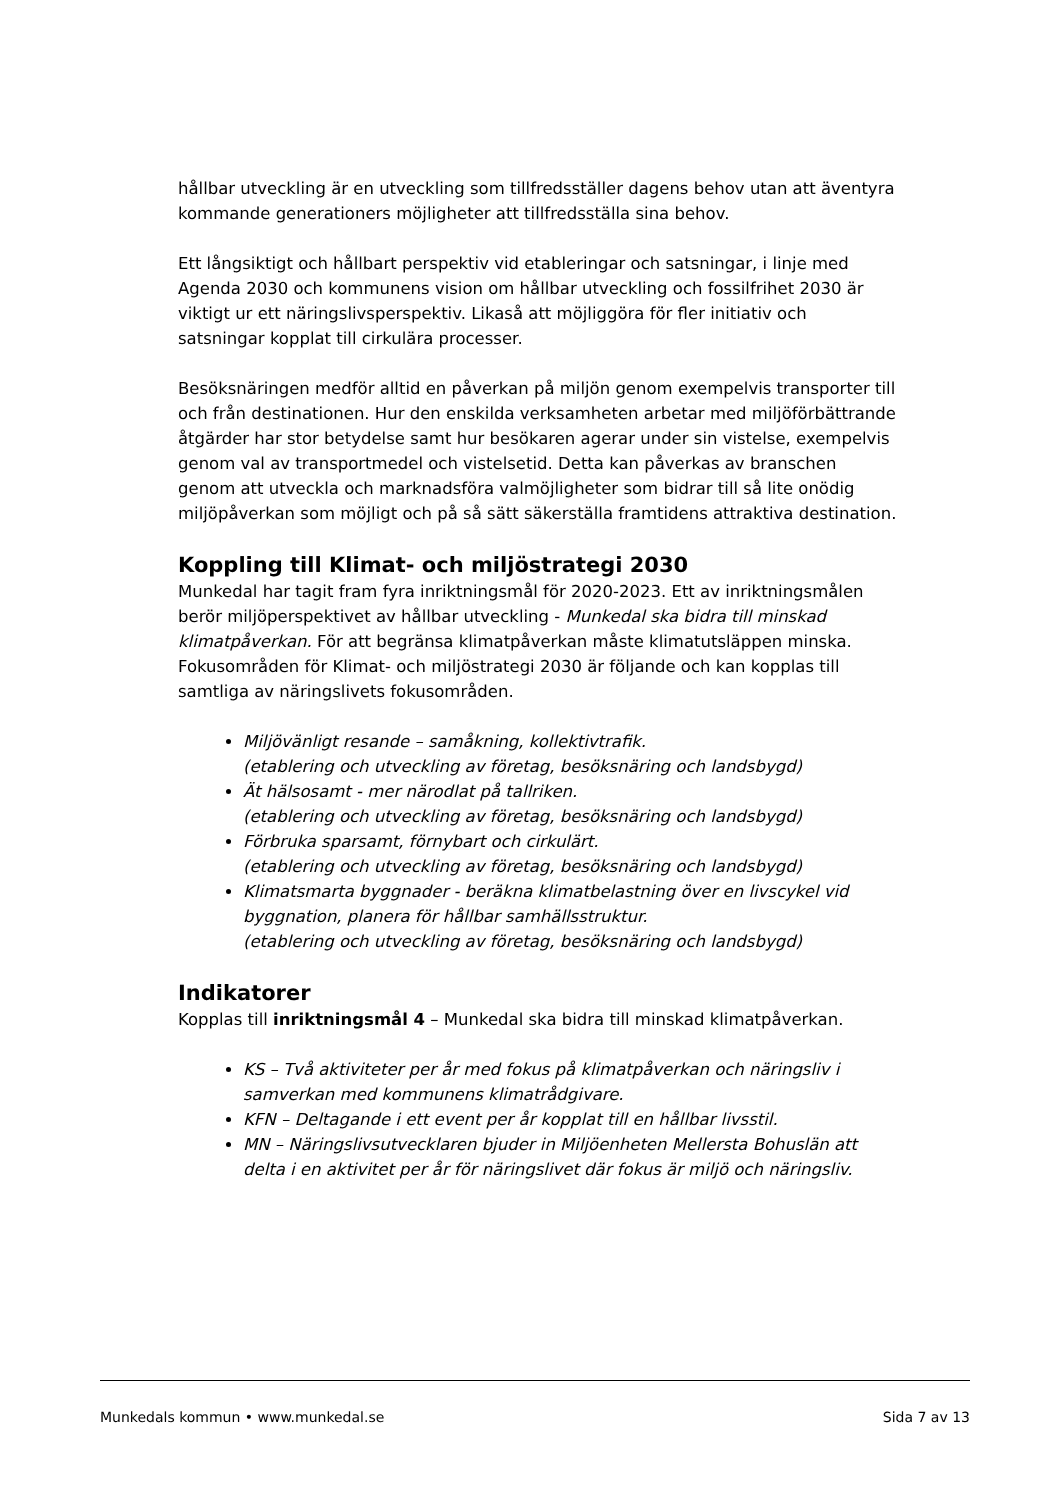hållbar utveckling är en utveckling som tillfredsställer dagens behov utan att äventyra kommande generationers möjligheter att tillfredsställa sina behov.
Ett långsiktigt och hållbart perspektiv vid etableringar och satsningar, i linje med Agenda 2030 och kommunens vision om hållbar utveckling och fossilfrihet 2030 är viktigt ur ett näringslivsperspektiv. Likaså att möjliggöra för fler initiativ och satsningar kopplat till cirkulära processer.
Besöksnäringen medför alltid en påverkan på miljön genom exempelvis transporter till och från destinationen. Hur den enskilda verksamheten arbetar med miljöförbättrande åtgärder har stor betydelse samt hur besökaren agerar under sin vistelse, exempelvis genom val av transportmedel och vistelsetid. Detta kan påverkas av branschen genom att utveckla och marknadsföra valmöjligheter som bidrar till så lite onödig miljöpåverkan som möjligt och på så sätt säkerställa framtidens attraktiva destination.
Koppling till Klimat- och miljöstrategi 2030
Munkedal har tagit fram fyra inriktningsmål för 2020-2023. Ett av inriktningsmålen berör miljöperspektivet av hållbar utveckling - Munkedal ska bidra till minskad klimatpåverkan. För att begränsa klimatpåverkan måste klimatutsläppen minska. Fokusområden för Klimat- och miljöstrategi 2030 är följande och kan kopplas till samtliga av näringslivets fokusområden.
Miljövänligt resande – samåkning, kollektivtrafik.
(etablering och utveckling av företag, besöksnäring och landsbygd)
Ät hälsosamt - mer närodlat på tallriken.
(etablering och utveckling av företag, besöksnäring och landsbygd)
Förbruka sparsamt, förnybart och cirkulärt.
(etablering och utveckling av företag, besöksnäring och landsbygd)
Klimatsmarta byggnader - beräkna klimatbelastning över en livscykel vid byggnation, planera för hållbar samhällsstruktur.
(etablering och utveckling av företag, besöksnäring och landsbygd)
Indikatorer
Kopplas till inriktningsmål 4 – Munkedal ska bidra till minskad klimatpåverkan.
KS – Två aktiviteter per år med fokus på klimatpåverkan och näringsliv i samverkan med kommunens klimatrådgivare.
KFN – Deltagande i ett event per år kopplat till en hållbar livsstil.
MN – Näringslivsutvecklaren bjuder in Miljöenheten Mellersta Bohuslän att delta i en aktivitet per år för näringslivet där fokus är miljö och näringsliv.
Munkedals kommun • www.munkedal.se Sida 7 av 13